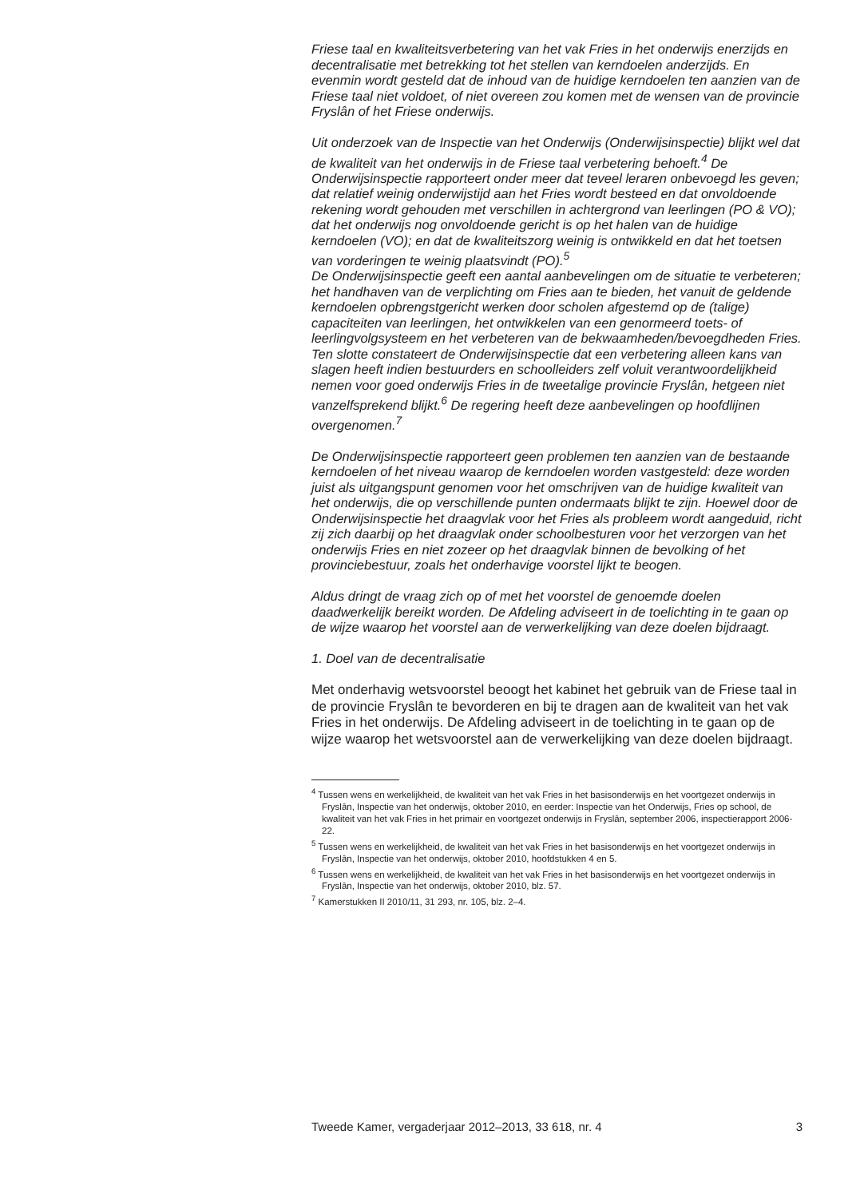Friese taal en kwaliteitsverbetering van het vak Fries in het onderwijs enerzijds en decentralisatie met betrekking tot het stellen van kerndoelen anderzijds. En evenmin wordt gesteld dat de inhoud van de huidige kerndoelen ten aanzien van de Friese taal niet voldoet, of niet overeen zou komen met de wensen van de provincie Fryslân of het Friese onderwijs.
Uit onderzoek van de Inspectie van het Onderwijs (Onderwijsinspectie) blijkt wel dat de kwaliteit van het onderwijs in de Friese taal verbetering behoeft.<sup>4</sup> De Onderwijsinspectie rapporteert onder meer dat teveel leraren onbevoegd les geven; dat relatief weinig onderwijstijd aan het Fries wordt besteed en dat onvoldoende rekening wordt gehouden met verschillen in achtergrond van leerlingen (PO & VO); dat het onderwijs nog onvoldoende gericht is op het halen van de huidige kerndoelen (VO); en dat de kwaliteitszorg weinig is ontwikkeld en dat het toetsen van vorderingen te weinig plaatsvindt (PO).<sup>5</sup>
De Onderwijsinspectie geeft een aantal aanbevelingen om de situatie te verbeteren; het handhaven van de verplichting om Fries aan te bieden, het vanuit de geldende kerndoelen opbrengstgericht werken door scholen afgestemd op de (talige) capaciteiten van leerlingen, het ontwikkelen van een genormeerd toets- of leerlingvolgsysteem en het verbeteren van de bekwaamheden/bevoegdheden Fries. Ten slotte constateert de Onderwijsinspectie dat een verbetering alleen kans van slagen heeft indien bestuurders en schoolleiders zelf voluit verantwoordelijkheid nemen voor goed onderwijs Fries in de tweetalige provincie Fryslân, hetgeen niet vanzelfsprekend blijkt.<sup>6</sup> De regering heeft deze aanbevelingen op hoofdlijnen overgenomen.<sup>7</sup>
De Onderwijsinspectie rapporteert geen problemen ten aanzien van de bestaande kerndoelen of het niveau waarop de kerndoelen worden vastgesteld: deze worden juist als uitgangspunt genomen voor het omschrijven van de huidige kwaliteit van het onderwijs, die op verschillende punten ondermaats blijkt te zijn. Hoewel door de Onderwijsinspectie het draagvlak voor het Fries als probleem wordt aangeduid, richt zij zich daarbij op het draagvlak onder schoolbesturen voor het verzorgen van het onderwijs Fries en niet zozeer op het draagvlak binnen de bevolking of het provinciebestuur, zoals het onderhavige voorstel lijkt te beogen.
Aldus dringt de vraag zich op of met het voorstel de genoemde doelen daadwerkelijk bereikt worden. De Afdeling adviseert in de toelichting in te gaan op de wijze waarop het voorstel aan de verwerkelijking van deze doelen bijdraagt.
1. Doel van de decentralisatie
Met onderhavig wetsvoorstel beoogt het kabinet het gebruik van de Friese taal in de provincie Fryslân te bevorderen en bij te dragen aan de kwaliteit van het vak Fries in het onderwijs. De Afdeling adviseert in de toelichting in te gaan op de wijze waarop het wetsvoorstel aan de verwerkelijking van deze doelen bijdraagt.
<sup>4</sup> Tussen wens en werkelijkheid, de kwaliteit van het vak Fries in het basisonderwijs en het voortgezet onderwijs in Fryslân, Inspectie van het onderwijs, oktober 2010, en eerder: Inspectie van het Onderwijs, Fries op school, de kwaliteit van het vak Fries in het primair en voortgezet onderwijs in Fryslân, september 2006, inspectierapport 2006-22.
<sup>5</sup> Tussen wens en werkelijkheid, de kwaliteit van het vak Fries in het basisonderwijs en het voortgezet onderwijs in Fryslân, Inspectie van het onderwijs, oktober 2010, hoofdstukken 4 en 5.
<sup>6</sup> Tussen wens en werkelijkheid, de kwaliteit van het vak Fries in het basisonderwijs en het voortgezet onderwijs in Fryslân, Inspectie van het onderwijs, oktober 2010, blz. 57.
<sup>7</sup> Kamerstukken II 2010/11, 31 293, nr. 105, blz. 2–4.
Tweede Kamer, vergaderjaar 2012–2013, 33 618, nr. 4 3